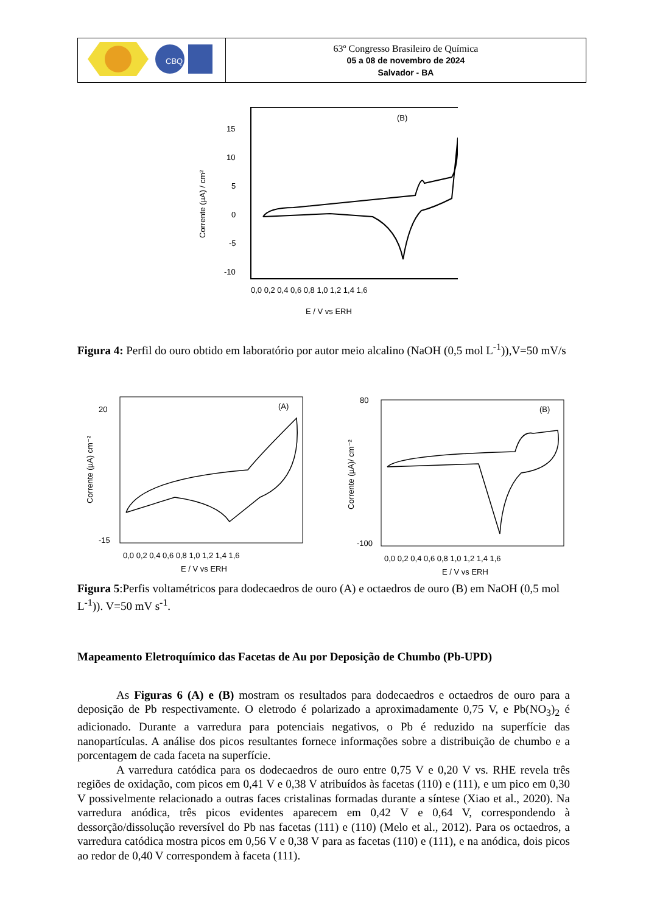| CBQ | 63º Congresso Brasileiro de Química 05 a 08 de novembro de 2024 Salvador - BA |
(B)
15
10
5
0
-5
-10
0,0 0,2 0,4 0,6 0,8 1,0 1,2 1,4 1,6
E / V vs ERH
Corrente (µA) / cm²
Figura 4: Perfil do ouro obtido em laboratório por autor meio alcalino (NaOH (0,5 mol L<sup>-1</sup>)),V=50 mV/s
(A)
0,0 0,2 0,4 0,6 0,8 1,0 1,2 1,4 1,6
E / V vs ERH
Corrente (µA) cm⁻²
20
-15
(B)
0,0 0,2 0,4 0,6 0,8 1,0 1,2 1,4 1,6
E / V vs ERH
Corrente (µA)/ cm⁻²
80
-100
Figura 5:Perfis voltamétricos para dodecaedros de ouro (A) e octaedros de ouro (B) em NaOH (0,5 mol L<sup>-1</sup>)). V=50 mV s<sup>-1</sup>.
Mapeamento Eletroquímico das Facetas de Au por Deposição de Chumbo (Pb-UPD)
As Figuras 6 (A) e (B) mostram os resultados para dodecaedros e octaedros de ouro para a deposição de Pb respectivamente. O eletrodo é polarizado a aproximadamente 0,75 V, e Pb(NO<sub>3</sub>)<sub>2</sub> é adicionado. Durante a varredura para potenciais negativos, o Pb é reduzido na superfície das nanopartículas. A análise dos picos resultantes fornece informações sobre a distribuição de chumbo e a porcentagem de cada faceta na superfície.
A varredura catódica para os dodecaedros de ouro entre 0,75 V e 0,20 V vs. RHE revela três regiões de oxidação, com picos em 0,41 V e 0,38 V atribuídos às facetas (110) e (111), e um pico em 0,30 V possivelmente relacionado a outras faces cristalinas formadas durante a síntese (Xiao et al., 2020). Na varredura anódica, três picos evidentes aparecem em 0,42 V e 0,64 V, correspondendo à dessorção/dissolução reversível do Pb nas facetas (111) e (110) (Melo et al., 2012). Para os octaedros, a varredura catódica mostra picos em 0,56 V e 0,38 V para as facetas (110) e (111), e na anódica, dois picos ao redor de 0,40 V correspondem à faceta (111).